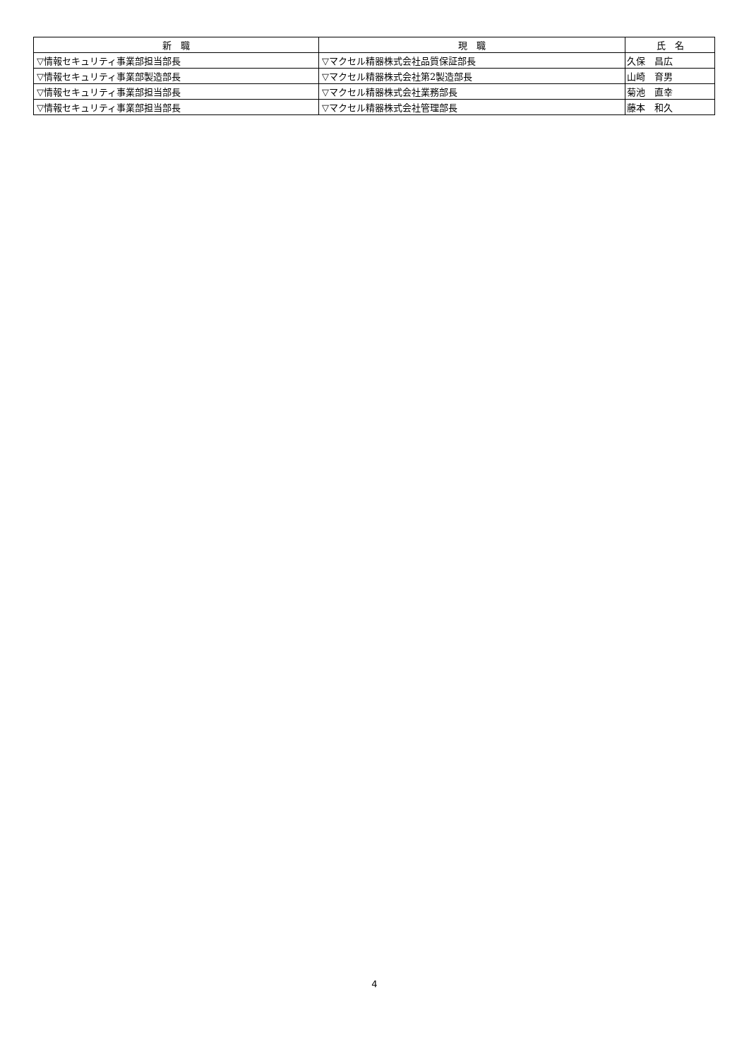| 新 職 | 現 職 | 氏 名 |
| --- | --- | --- |
| ▽情報セキュリティ事業部担当部長 | ▽マクセル精器株式会社品質保証部長 | 久保 昌広 |
| ▽情報セキュリティ事業部製造部長 | ▽マクセル精器株式会社第2製造部長 | 山崎 育男 |
| ▽情報セキュリティ事業部担当部長 | ▽マクセル精器株式会社業務部長 | 菊池 直幸 |
| ▽情報セキュリティ事業部担当部長 | ▽マクセル精器株式会社管理部長 | 藤本 和久 |
4